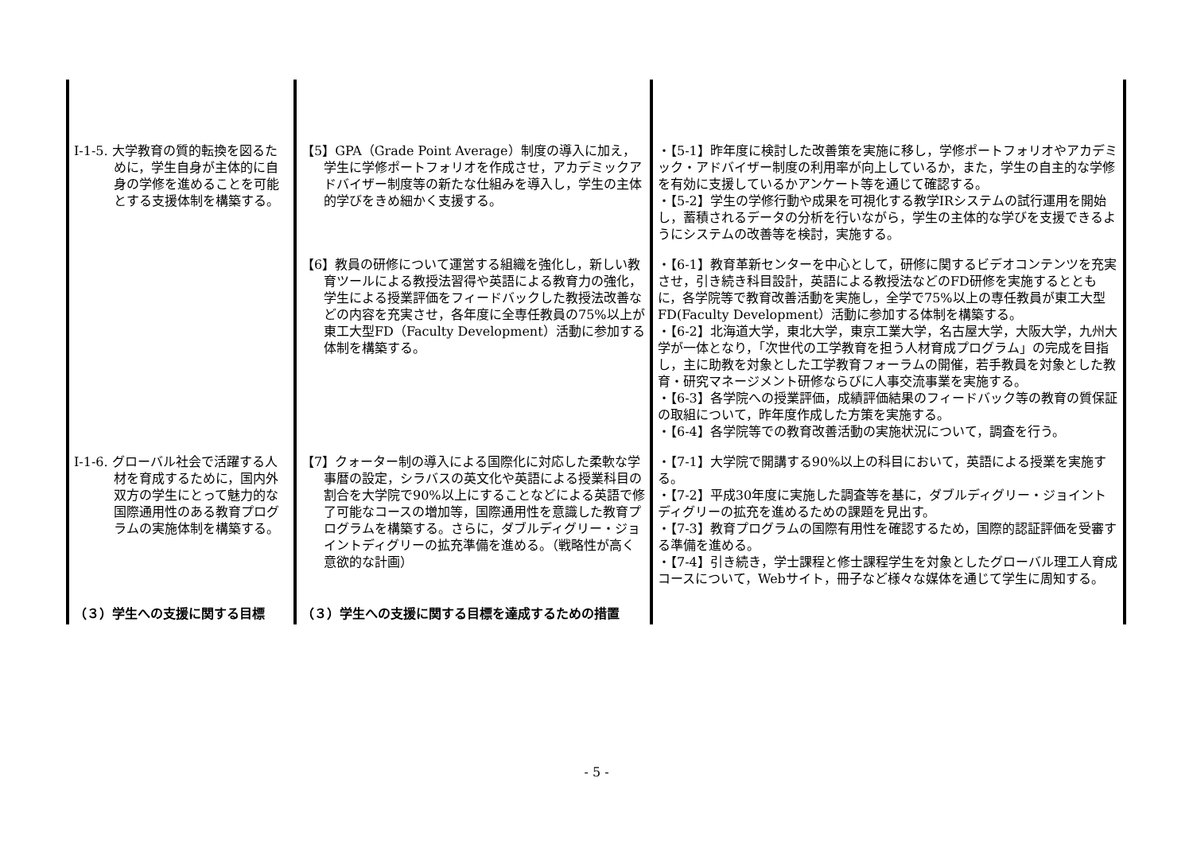| Ⅰ-1-5. 大学教育の質的転換を図るために，学生自身が主体的に自身の学修を進めることを可能とする支援体制を構築する。 | 【5】GPA（Grade Point Average）制度の導入に加え，学生に学修ポートフォリオを作成させ，アカデミックアドバイザー制度等の新たな仕組みを導入し，学生の主体的学びをきめ細かく支援する。 | ・【5-1】昨年度に検討した改善策を実施に移し，学修ポートフォリオやアカデミック・アドバイザー制度の利用率が向上しているか，また，学生の自主的な学修を有効に支援しているかアンケート等を通じて確認する。 ・【5-2】学生の学修行動や成果を可視化する教学IRシステムの試行運用を開始し，蓄積されるデータの分析を行いながら，学生の主体的な学びを支援できるようにシステムの改善等を検討，実施する。 |
| | 【6】教員の研修について運営する組織を強化し，新しい教育ツールによる教授法習得や英語による教育力の強化，学生による授業評価をフィードバックした教授法改善などの内容を充実させ，各年度に全専任教員の75%以上が東工大型FD（Faculty Development）活動に参加する体制を構築する。 | ・【6-1】教育革新センターを中心として，研修に関するビデオコンテンツを充実させ，引き続き科目設計，英語による教授法などのFD研修を実施するとともに，各学院等で教育改善活動を実施し，全学で75%以上の専任教員が東工大型FD(Faculty Development）活動に参加する体制を構築する。 ・【6-2】北海道大学，東北大学，東京工業大学，名古屋大学，大阪大学，九州大学が一体となり，「次世代の工学教育を担う人材育成プログラム」の完成を目指し，主に助教を対象とした工学教育フォーラムの開催，若手教員を対象とした教育・研究マネージメント研修ならびに人事交流事業を実施する。 ・【6-3】各学院への授業評価，成績評価結果のフィードバック等の教育の質保証の取組について，昨年度作成した方策を実施する。 ・【6-4】各学院等での教育改善活動の実施状況について，調査を行う。 |
| Ⅰ-1-6. グローバル社会で活躍する人材を育成するために，国内外双方の学生にとって魅力的な国際通用性のある教育プログラムの実施体制を構築する。 | 【7】クォーター制の導入による国際化に対応した柔軟な学事暦の設定，シラバスの英文化や英語による授業科目の割合を大学院で90%以上にすることなどによる英語で修了可能なコースの増加等，国際通用性を意識した教育プログラムを構築する。さらに，ダブルディグリー・ジョイントディグリーの拡充準備を進める。（戦略性が高く意欲的な計画） | ・【7-1】大学院で開講する90%以上の科目において，英語による授業を実施する。 ・【7-2】平成30年度に実施した調査等を基に，ダブルディグリー・ジョイントディグリーの拡充を進めるための課題を見出す。 ・【7-3】教育プログラムの国際有用性を確認するため，国際的認証評価を受審する準備を進める。 ・【7-4】引き続き，学士課程と修士課程学生を対象としたグローバル理工人育成コースについて，Webサイト，冊子など様々な媒体を通じて学生に周知する。 |
| （３）学生への支援に関する目標 | （３）学生への支援に関する目標を達成するための措置 | |
- 5 -